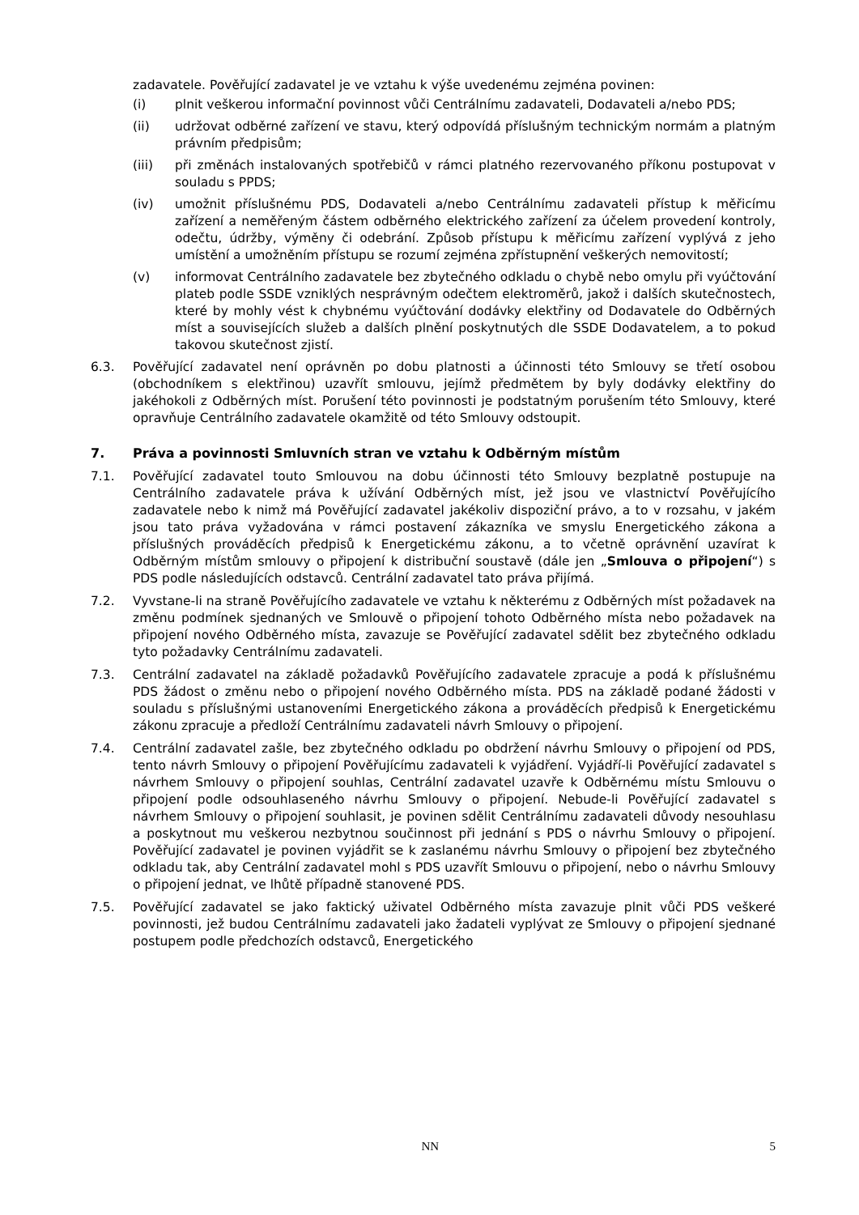zadavatele. Pověřující zadavatel je ve vztahu k výše uvedenému zejména povinen:
(i) plnit veškerou informační povinnost vůči Centrálnímu zadavateli, Dodavateli a/nebo PDS;
(ii) udržovat odběrné zařízení ve stavu, který odpovídá příslušným technickým normám a platným právním předpisům;
(iii) při změnách instalovaných spotřebičů v rámci platného rezervovaného příkonu postupovat v souladu s PPDS;
(iv) umožnit příslušnému PDS, Dodavateli a/nebo Centrálnímu zadavateli přístup k měřicímu zařízení a neměřeným částem odběrného elektrického zařízení za účelem provedení kontroly, odečtu, údržby, výměny či odebrání. Způsob přístupu k měřicímu zařízení vyplývá z jeho umístění a umožněním přístupu se rozumí zejména zpřístupnění veškerých nemovitostí;
(v) informovat Centrálního zadavatele bez zbytečného odkladu o chybě nebo omylu při vyúčtování plateb podle SSDE vzniklých nesprávným odečtem elektroměrů, jakož i dalších skutečnostech, které by mohly vést k chybnému vyúčtování dodávky elektřiny od Dodavatele do Odběrných míst a souvisejících služeb a dalších plnění poskytnutých dle SSDE Dodavatelem, a to pokud takovou skutečnost zjistí.
6.3. Pověřující zadavatel není oprávněn po dobu platnosti a účinnosti této Smlouvy se třetí osobou (obchodníkem s elektřinou) uzavřít smlouvu, jejímž předmětem by byly dodávky elektřiny do jakéhokoli z Odběrných míst. Porušení této povinnosti je podstatným porušením této Smlouvy, které opravňuje Centrálního zadavatele okamžitě od této Smlouvy odstoupit.
7. Práva a povinnosti Smluvních stran ve vztahu k Odběrným místům
7.1. Pověřující zadavatel touto Smlouvou na dobu účinnosti této Smlouvy bezplatně postupuje na Centrálního zadavatele práva k užívání Odběrných míst, jež jsou ve vlastnictví Pověřujícího zadavatele nebo k nimž má Pověřující zadavatel jakékoliv dispoziční právo, a to v rozsahu, v jakém jsou tato práva vyžadována v rámci postavení zákazníka ve smyslu Energetického zákona a příslušných prováděcích předpisů k Energetickému zákonu, a to včetně oprávnění uzavírat k Odběrným místům smlouvy o připojení k distribuční soustavě (dále jen „Smlouva o připojení“) s PDS podle následujících odstavců. Centrální zadavatel tato práva přijímá.
7.2. Vyvstane-li na straně Pověřujícího zadavatele ve vztahu k některému z Odběrných míst požadavek na změnu podmínek sjednaných ve Smlouvě o připojení tohoto Odběrného místa nebo požadavek na připojení nového Odběrného místa, zavazuje se Pověřující zadavatel sdělit bez zbytečného odkladu tyto požadavky Centrálnímu zadavateli.
7.3. Centrální zadavatel na základě požadavků Pověřujícího zadavatele zpracuje a podá k příslušnému PDS žádost o změnu nebo o připojení nového Odběrného místa. PDS na základě podané žádosti v souladu s příslušnými ustanoveními Energetického zákona a prováděcích předpisů k Energetickému zákonu zpracuje a předloží Centrálnímu zadavateli návrh Smlouvy o připojení.
7.4. Centrální zadavatel zašle, bez zbytečného odkladu po obdržení návrhu Smlouvy o připojení od PDS, tento návrh Smlouvy o připojení Pověřujícímu zadavateli k vyjádření. Vyjádří-li Pověřující zadavatel s návrhem Smlouvy o připojení souhlas, Centrální zadavatel uzavře k Odběrnému místu Smlouvu o připojení podle odsouhlaseného návrhu Smlouvy o připojení. Nebude-li Pověřující zadavatel s návrhem Smlouvy o připojení souhlasit, je povinen sdělit Centrálnímu zadavateli důvody nesouhlasu a poskytnout mu veškerou nezbytnou součinnost při jednání s PDS o návrhu Smlouvy o připojení. Pověřující zadavatel je povinen vyjádřit se k zaslanému návrhu Smlouvy o připojení bez zbytečného odkladu tak, aby Centrální zadavatel mohl s PDS uzavřít Smlouvu o připojení, nebo o návrhu Smlouvy o připojení jednat, ve lhůtě případně stanovené PDS.
7.5. Pověřující zadavatel se jako faktický uživatel Odběrného místa zavazuje plnit vůči PDS veškeré povinnosti, jež budou Centrálnímu zadavateli jako žadateli vyplývat ze Smlouvy o připojení sjednané postupem podle předchozích odstavců, Energetického
NN 5